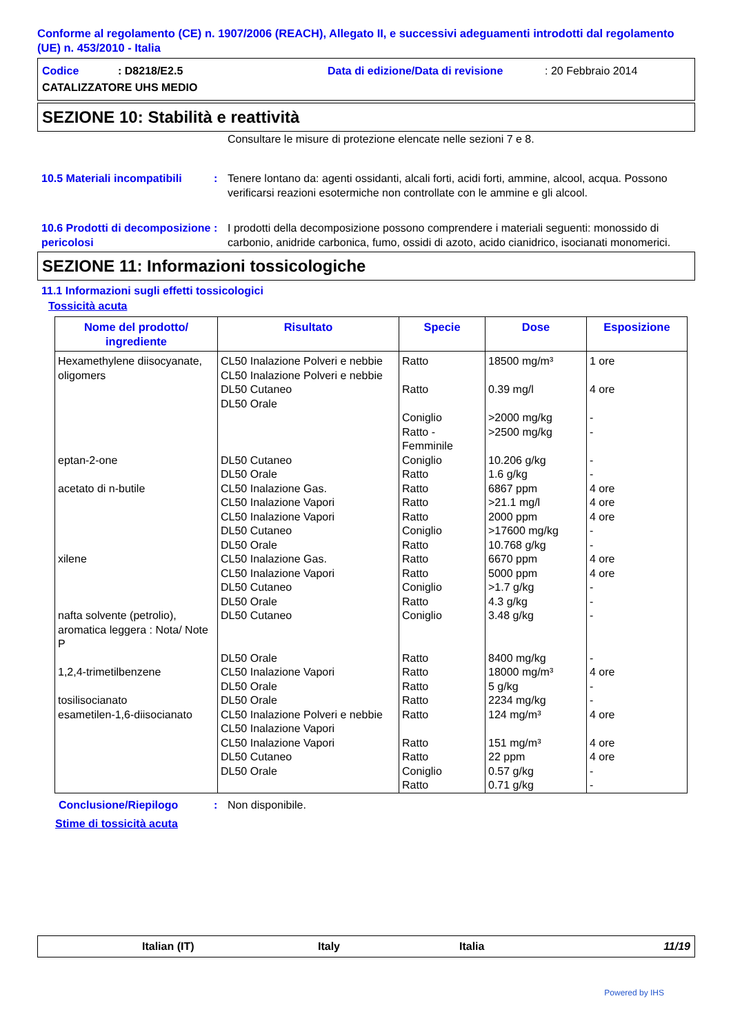Conforme al regolamento (CE) n. 1907/2006 (REACH), Allegato II, e successivi adeguamenti introdotti dal regolamento (UE) n. 453/2010 - Italia
Codice: D8218/E2.5 Data di edizione/Data di revisione: 20 Febbraio 2014
CATALIZZATORE UHS MEDIO
SEZIONE 10: Stabilità e reattività
Consultare le misure di protezione elencate nelle sezioni 7 e 8.
10.5 Materiali incompatibili: Tenere lontano da: agenti ossidanti, alcali forti, acidi forti, ammine, alcool, acqua. Possono verificarsi reazioni esotermiche non controllate con le ammine e gli alcool.
10.6 Prodotti di decomposizione pericolosi: I prodotti della decomposizione possono comprendere i materiali seguenti: monossido di carbonio, anidride carbonica, fumo, ossidi di azoto, acido cianidrico, isocianati monomerici.
SEZIONE 11: Informazioni tossicologiche
11.1 Informazioni sugli effetti tossicologici
Tossicità acuta
| Nome del prodotto/ ingrediente | Risultato | Specie | Dose | Esposizione |
| --- | --- | --- | --- | --- |
| Hexamethylene diisocyanate, oligomers | CL50 Inalazione Polveri e nebbie CL50 Inalazione Polveri e nebbie DL50 Cutaneo DL50 Orale | Ratto Ratto Coniglio Ratto - Femminile | 18500 mg/m³ 0.39 mg/l >2000 mg/kg >2500 mg/kg | 1 ore 4 ore - - |
| eptan-2-one | DL50 Cutaneo DL50 Orale | Coniglio Ratto | 10.206 g/kg 1.6 g/kg | - - |
| acetato di n-butile | CL50 Inalazione Gas. CL50 Inalazione Vapori CL50 Inalazione Vapori DL50 Cutaneo DL50 Orale | Ratto Ratto Ratto Coniglio Ratto | 6867 ppm >21.1 mg/l 2000 ppm >17600 mg/kg 10.768 g/kg | 4 ore 4 ore 4 ore - - |
| xilene | CL50 Inalazione Gas. CL50 Inalazione Vapori DL50 Cutaneo DL50 Orale | Ratto Ratto Coniglio Ratto | 6670 ppm 5000 ppm >1.7 g/kg 4.3 g/kg | 4 ore 4 ore - - |
| nafta solvente (petrolio), aromatica leggera : Nota/ Note P | DL50 Cutaneo DL50 Orale | Coniglio Ratto | 3.48 g/kg 8400 mg/kg | - - |
| 1,2,4-trimetilbenzene | CL50 Inalazione Vapori DL50 Orale | Ratto Ratto | 18000 mg/m³ 5 g/kg | 4 ore - |
| tosilisocianato | DL50 Orale | Ratto | 2234 mg/kg | - |
| esametilen-1,6-diisocianato | CL50 Inalazione Polveri e nebbie CL50 Inalazione Vapori CL50 Inalazione Vapori DL50 Cutaneo DL50 Orale | Ratto Ratto Ratto Coniglio Ratto | 124 mg/m³ 151 mg/m³ 22 ppm 0.57 g/kg 0.71 g/kg | 4 ore 4 ore 4 ore - - |
Conclusione/Riepilogo: Non disponibile.
Stime di tossicità acuta
Italian (IT) Italy Italia 11/19
Powered by IHS